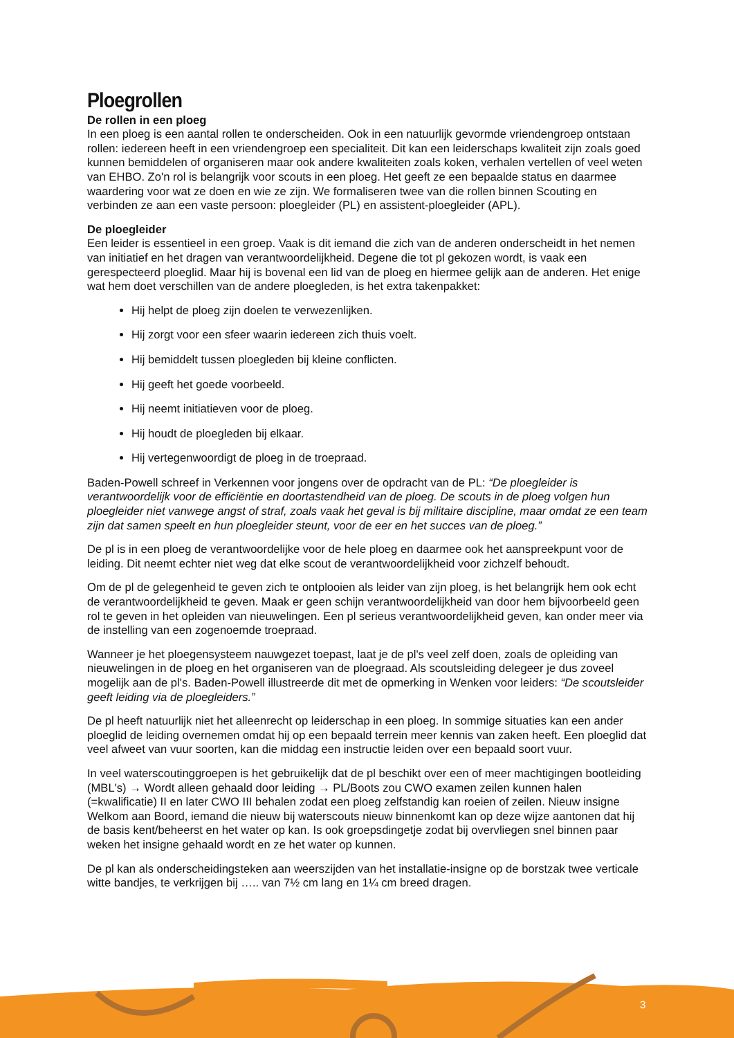Ploegrollen
De rollen in een ploeg
In een ploeg is een aantal rollen te onderscheiden. Ook in een natuurlijk gevormde vriendengroep ontstaan rollen: iedereen heeft in een vriendengroep een specialiteit. Dit kan een leiderschaps kwaliteit zijn zoals goed kunnen bemiddelen of organiseren maar ook andere kwaliteiten zoals koken, verhalen vertellen of veel weten van EHBO. Zo'n rol is belangrijk voor scouts in een ploeg. Het geeft ze een bepaalde status en daarmee waardering voor wat ze doen en wie ze zijn. We formaliseren twee van die rollen binnen Scouting en verbinden ze aan een vaste persoon: ploegleider (PL) en assistent-ploegleider (APL).
De ploegleider
Een leider is essentieel in een groep. Vaak is dit iemand die zich van de anderen onderscheidt in het nemen van initiatief en het dragen van verantwoordelijkheid. Degene die tot pl gekozen wordt, is vaak een gerespecteerd ploeglid. Maar hij is bovenal een lid van de ploeg en hiermee gelijk aan de anderen. Het enige wat hem doet verschillen van de andere ploegleden, is het extra takenpakket:
Hij helpt de ploeg zijn doelen te verwezenlijken.
Hij zorgt voor een sfeer waarin iedereen zich thuis voelt.
Hij bemiddelt tussen ploegleden bij kleine conflicten.
Hij geeft het goede voorbeeld.
Hij neemt initiatieven voor de ploeg.
Hij houdt de ploegleden bij elkaar.
Hij vertegenwoordigt de ploeg in de troepraad.
Baden-Powell schreef in Verkennen voor jongens over de opdracht van de PL: “De ploegleider is verantwoordelijk voor de efficiëntie en doortastendheid van de ploeg. De scouts in de ploeg volgen hun ploegleider niet vanwege angst of straf, zoals vaak het geval is bij militaire discipline, maar omdat ze een team zijn dat samen speelt en hun ploegleider steunt, voor de eer en het succes van de ploeg.”
De pl is in een ploeg de verantwoordelijke voor de hele ploeg en daarmee ook het aanspreekpunt voor de leiding. Dit neemt echter niet weg dat elke scout de verantwoordelijkheid voor zichzelf behoudt.
Om de pl de gelegenheid te geven zich te ontplooien als leider van zijn ploeg, is het belangrijk hem ook echt de verantwoordelijkheid te geven. Maak er geen schijn verantwoordelijkheid van door hem bijvoorbeeld geen rol te geven in het opleiden van nieuwelingen. Een pl serieus verantwoordelijkheid geven, kan onder meer via de instelling van een zogenoemde troepraad.
Wanneer je het ploegensysteem nauwgezet toepast, laat je de pl's veel zelf doen, zoals de opleiding van nieuwelingen in de ploeg en het organiseren van de ploegraad. Als scoutsleiding delegeer je dus zoveel mogelijk aan de pl's. Baden-Powell illustreerde dit met de opmerking in Wenken voor leiders: “De scoutsleider geeft leiding via de ploegleiders.”
De pl heeft natuurlijk niet het alleenrecht op leiderschap in een ploeg. In sommige situaties kan een ander ploeglid de leiding overnemen omdat hij op een bepaald terrein meer kennis van zaken heeft. Een ploeglid dat veel afweet van vuur soorten, kan die middag een instructie leiden over een bepaald soort vuur.
In veel waterscoutinggroepen is het gebruikelijk dat de pl beschikt over een of meer machtigingen bootleiding (MBL's) → Wordt alleen gehaald door leiding → PL/Boots zou CWO examen zeilen kunnen halen (=kwalificatie) II en later CWO III behalen zodat een ploeg zelfstandig kan roeien of zeilen. Nieuw insigne Welkom aan Boord, iemand die nieuw bij waterscouts nieuw binnenkomt kan op deze wijze aantonen dat hij de basis kent/beheerst en het water op kan. Is ook groepsdingetje zodat bij overvliegen snel binnen paar weken het insigne gehaald wordt en ze het water op kunnen.
De pl kan als onderscheidingsteken aan weerszijden van het installatie-insigne op de borstzak twee verticale witte bandjes, te verkrijgen bij ….. van 7½ cm lang en 1¼ cm breed dragen.
3